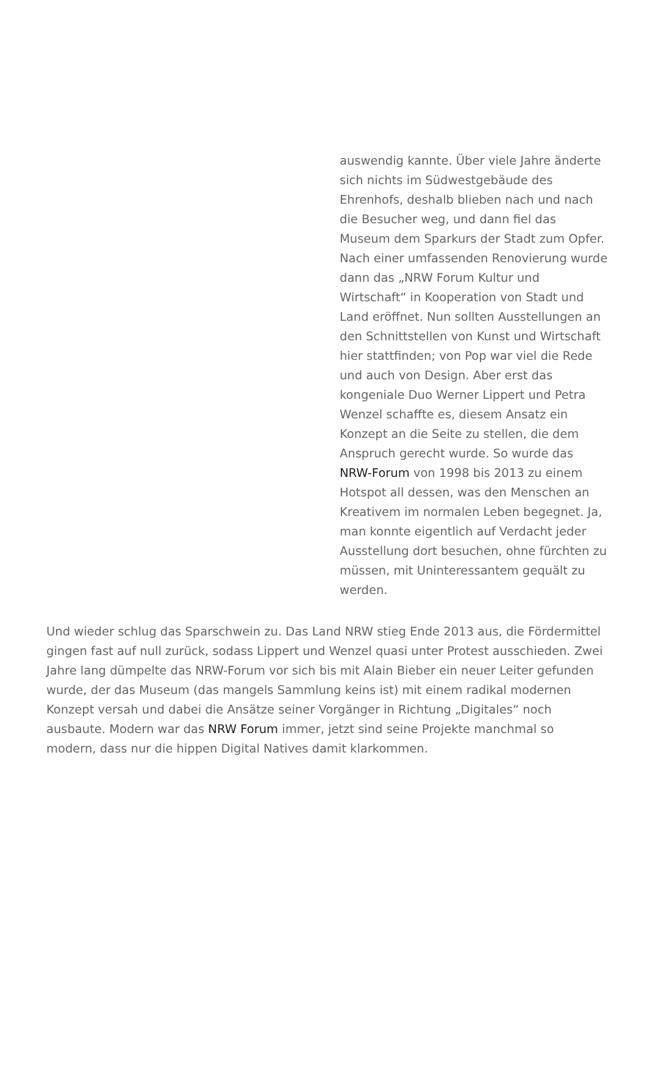auswendig kannte. Über viele Jahre änderte sich nichts im Südwestgebäude des Ehrenhofs, deshalb blieben nach und nach die Besucher weg, und dann fiel das Museum dem Sparkurs der Stadt zum Opfer. Nach einer umfassenden Renovierung wurde dann das „NRW Forum Kultur und Wirtschaft“ in Kooperation von Stadt und Land eröffnet. Nun sollten Ausstellungen an den Schnittstellen von Kunst und Wirtschaft hier stattfinden; von Pop war viel die Rede und auch von Design. Aber erst das kongeniale Duo Werner Lippert und Petra Wenzel schaffte es, diesem Ansatz ein Konzept an die Seite zu stellen, die dem Anspruch gerecht wurde. So wurde das NRW-Forum von 1998 bis 2013 zu einem Hotspot all dessen, was den Menschen an Kreativem im normalen Leben begegnet. Ja, man konnte eigentlich auf Verdacht jeder Ausstellung dort besuchen, ohne fürchten zu müssen, mit Uninteressantem gequält zu werden.
Und wieder schlug das Sparschwein zu. Das Land NRW stieg Ende 2013 aus, die Fördermittel gingen fast auf null zurück, sodass Lippert und Wenzel quasi unter Protest ausschieden. Zwei Jahre lang dümpelte das NRW-Forum vor sich bis mit Alain Bieber ein neuer Leiter gefunden wurde, der das Museum (das mangels Sammlung keins ist) mit einem radikal modernen Konzept versah und dabei die Ansätze seiner Vorgänger in Richtung „Digitales“ noch ausbaute. Modern war das NRW Forum immer, jetzt sind seine Projekte manchmal so modern, dass nur die hippen Digital Natives damit klarkommen.